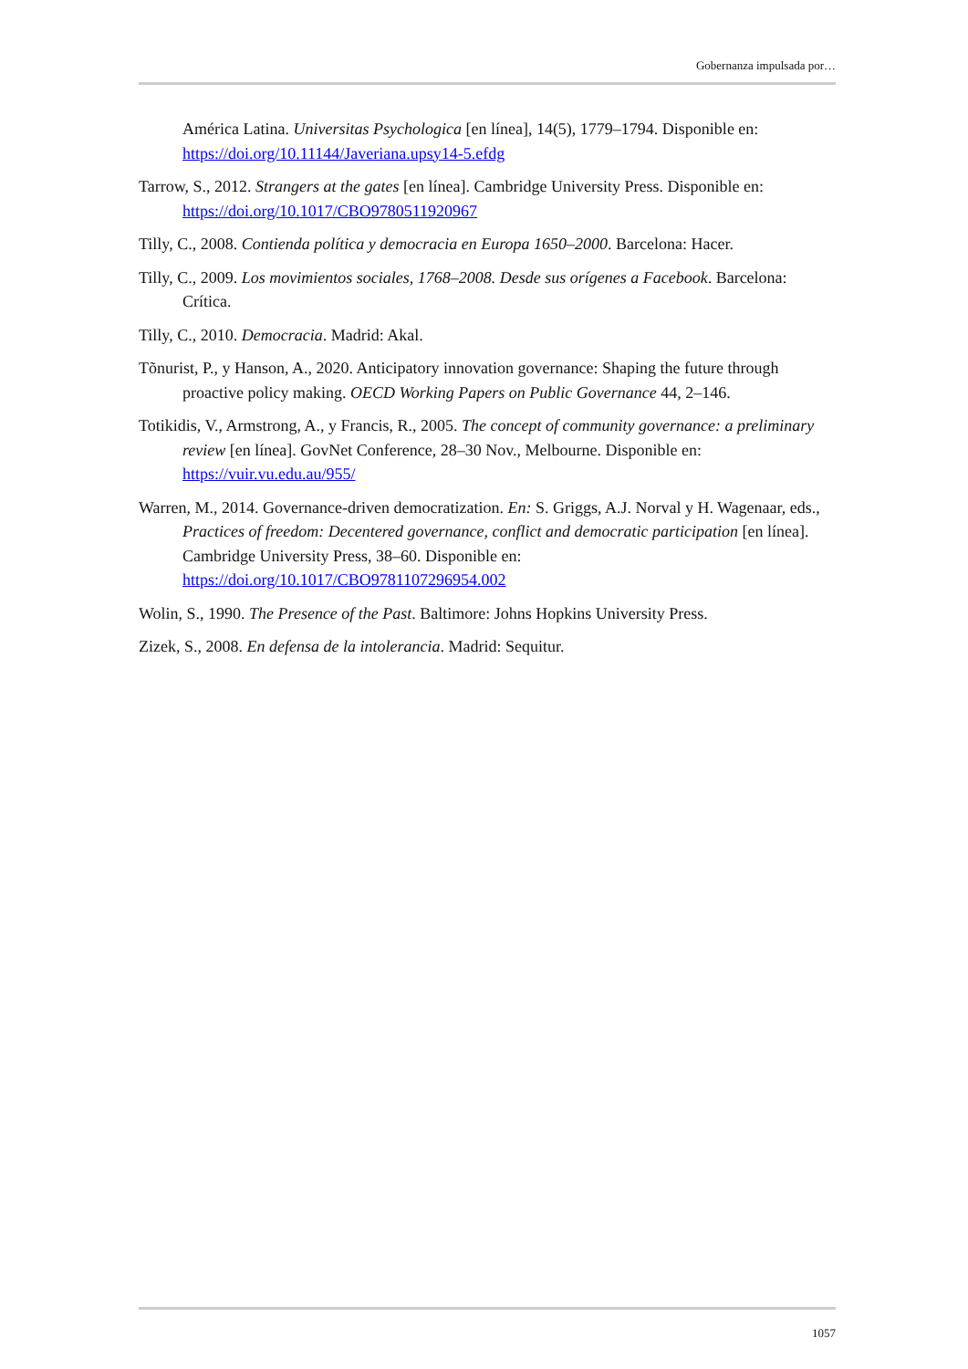Gobernanza impulsada por…
América Latina. Universitas Psychologica [en línea], 14(5), 1779–1794. Disponible en: https://doi.org/10.11144/Javeriana.upsy14-5.efdg
Tarrow, S., 2012. Strangers at the gates [en línea]. Cambridge University Press. Disponible en: https://doi.org/10.1017/CBO9780511920967
Tilly, C., 2008. Contienda política y democracia en Europa 1650–2000. Barcelona: Hacer.
Tilly, C., 2009. Los movimientos sociales, 1768–2008. Desde sus orígenes a Facebook. Barcelona: Crítica.
Tilly, C., 2010. Democracia. Madrid: Akal.
Tõnurist, P., y Hanson, A., 2020. Anticipatory innovation governance: Shaping the future through proactive policy making. OECD Working Papers on Public Governance 44, 2–146.
Totikidis, V., Armstrong, A., y Francis, R., 2005. The concept of community governance: a preliminary review [en línea]. GovNet Conference, 28–30 Nov., Melbourne. Disponible en: https://vuir.vu.edu.au/955/
Warren, M., 2014. Governance-driven democratization. En: S. Griggs, A.J. Norval y H. Wagenaar, eds., Practices of freedom: Decentered governance, conflict and democratic participation [en línea]. Cambridge University Press, 38–60. Disponible en: https://doi.org/10.1017/CBO9781107296954.002
Wolin, S., 1990. The Presence of the Past. Baltimore: Johns Hopkins University Press.
Zizek, S., 2008. En defensa de la intolerancia. Madrid: Sequitur.
1057